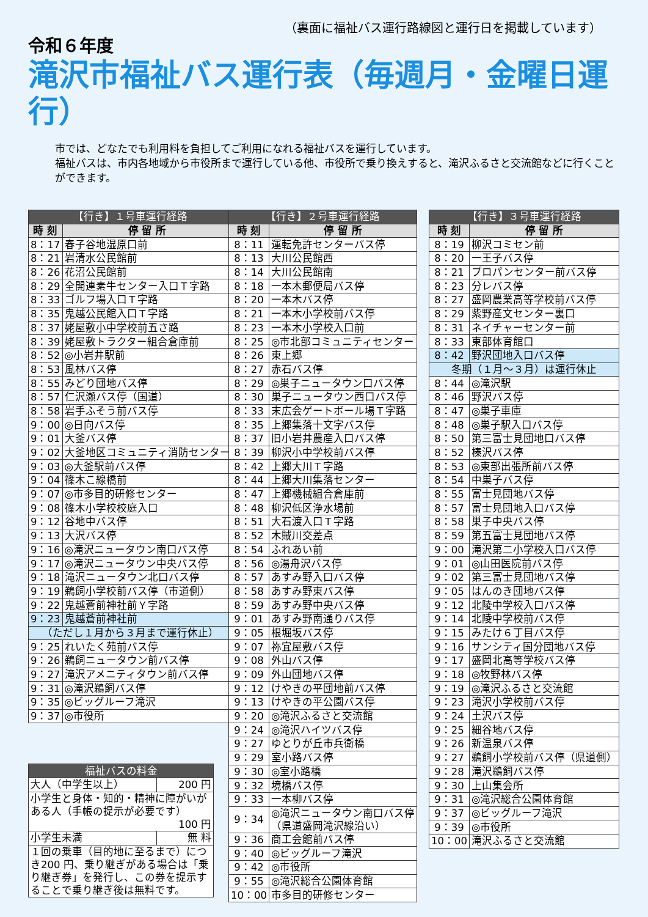（裏面に福祉バス運行路線図と運行日を掲載しています）
令和６年度
滝沢市福祉バス運行表（毎週月・金曜日運行）
市では、どなたでも利用料を負担してご利用になれる福祉バスを運行しています。
福祉バスは、市内各地域から市役所まで運行している他、市役所で乗り換えすると、滝沢ふるさと交流館などに行くことができます。
| 【行き】１号車運行経路 | |
| --- | --- |
| 時 刻 | 停 留 所 |
| 8：17 | 春子谷地湿原口前 |
| 8：21 | 岩清水公民館前 |
| 8：26 | 花沼公民館前 |
| 8：29 | 全開連素牛センター入口Ｔ字路 |
| 8：33 | ゴルフ場入口Ｔ字路 |
| 8：35 | 鬼越公民館入口Ｔ字路 |
| 8：37 | 姥屋敷小中学校前五さ路 |
| 8：39 | 姥屋敷トラクター組合倉庫前 |
| 8：52 | ◎小岩井駅前 |
| 8：53 | 風林バス停 |
| 8：55 | みどり団地バス停 |
| 8：57 | 仁沢瀬バス停（国道） |
| 8：58 | 岩手ふそう前バス停 |
| 9：00 | ◎日向バス停 |
| 9：01 | 大釜バス停 |
| 9：02 | 大釜地区コミュニティ消防センター |
| 9：03 | ◎大釜駅前バス停 |
| 9：04 | 篠木こ線橋前 |
| 9：07 | ◎市多目的研修センター |
| 9：08 | 篠木小学校校庭入口 |
| 9：12 | 谷地中バス停 |
| 9：13 | 大沢バス停 |
| 9：16 | ◎滝沢ニュータウン南口バス停 |
| 9：17 | ◎滝沢ニュータウン中央バス停 |
| 9：18 | 滝沢ニュータウン北口バス停 |
| 9：19 | 鵜飼小学校前バス停（市道側） |
| 9：22 | 鬼越蒼前神社前Ｙ字路 |
| 9：23 | 鬼越蒼前神社前 |
| （ただし１月から３月まで運行休止） | |
| 9：25 | れいたく苑前バス停 |
| 9：26 | 鵜飼ニュータウン前バス停 |
| 9：27 | 滝沢アメニティタウン前バス停 |
| 9：31 | ◎滝沢鵜飼バス停 |
| 9：35 | ◎ビッグルーフ滝沢 |
| 9：37 | ◎市役所 |
| 福祉バスの料金 | |
| --- | --- |
| 大人（中学生以上） | 200 円 |
| 小学生と身体・知的・精神に障がいがある人（手帳の提示が必要です） 100 円 | |
| 小学生未満 | 無 料 |
| １回の乗車（目的地に至るまで）につき200 円、乗り継ぎがある場合は「乗り継ぎ券」を発行し、この券を提示することで乗り継ぎ後は無料です。 | |
| 【行き】２号車運行経路 | |
| --- | --- |
| 時 刻 | 停 留 所 |
| 8：11 | 運転免許センターバス停 |
| 8：13 | 大川公民館西 |
| 8：14 | 大川公民館南 |
| 8：18 | 一本木郵便局バス停 |
| 8：20 | 一本木バス停 |
| 8：21 | 一本木小学校前バス停 |
| 8：23 | 一本木小学校入口前 |
| 8：25 | ◎市北部コミュニティセンター |
| 8：26 | 東上郷 |
| 8：27 | 赤石バス停 |
| 8：29 | ◎巣子ニュータウン口バス停 |
| 8：30 | 巣子ニュータウン西口バス停 |
| 8：33 | 末広会ゲートボール場Ｔ字路 |
| 8：35 | 上郷集落十文字バス停 |
| 8：37 | 旧小岩井農産入口バス停 |
| 8：39 | 柳沢小中学校前バス停 |
| 8：42 | 上郷大川Ｔ字路 |
| 8：44 | 上郷大川集落センター |
| 8：47 | 上郷機械組合倉庫前 |
| 8：48 | 柳沢低区浄水場前 |
| 8：51 | 大石渡入口Ｔ字路 |
| 8：52 | 木賊川交差点 |
| 8：54 | ふれあい前 |
| 8：56 | ◎湯舟沢バス停 |
| 8：57 | あすみ野入口バス停 |
| 8：58 | あすみ野東バス停 |
| 8：59 | あすみ野中央バス停 |
| 9：01 | あすみ野南通りバス停 |
| 9：05 | 根堀坂バス停 |
| 9：07 | 祢宜屋敷バス停 |
| 9：08 | 外山バス停 |
| 9：09 | 外山団地バス停 |
| 9：12 | けやきの平団地前バス停 |
| 9：13 | けやきの平公園バス停 |
| 9：20 | ◎滝沢ふるさと交流館 |
| 9：24 | ◎滝沢ハイツバス停 |
| 9：27 | ゆとりが丘市兵衛橋 |
| 9：29 | 室小路バス停 |
| 9：30 | ◎室小路橋 |
| 9：32 | 境橋バス停 |
| 9：33 | 一本柳バス停 |
| 9：34 | ◎滝沢ニュータウン南口バス停 （県道盛岡滝沢線沿い） |
| 9：36 | 商工会館前バス停 |
| 9：40 | ◎ビッグルーフ滝沢 |
| 9：42 | ◎市役所 |
| 9：55 | ◎滝沢総合公園体育館 |
| 10：00 | 市多目的研修センター |
| 【行き】３号車運行経路 | |
| --- | --- |
| 時 刻 | 停 留 所 |
| 8：19 | 柳沢コミセン前 |
| 8：20 | 一王子バス停 |
| 8：21 | プロパンセンター前バス停 |
| 8：23 | 分レバス停 |
| 8：27 | 盛岡農業高等学校前バス停 |
| 8：29 | 紫野産文センター裏口 |
| 8：31 | ネイチャーセンター前 |
| 8：33 | 東部体育館口 |
| 8：42 | 野沢団地入口バス停 |
| 冬期（１月～３月）は運行休止 | |
| 8：44 | ◎滝沢駅 |
| 8：46 | 野沢バス停 |
| 8：47 | ◎巣子車庫 |
| 8：48 | ◎巣子駅入口バス停 |
| 8：50 | 第三富士見団地口バス停 |
| 8：52 | 榛沢バス停 |
| 8：53 | ◎東部出張所前バス停 |
| 8：54 | 中巣子バス停 |
| 8：55 | 富士見団地バス停 |
| 8：57 | 富士見団地入口バス停 |
| 8：58 | 巣子中央バス停 |
| 8：59 | 第五富士見団地バス停 |
| 9：00 | 滝沢第二小学校入口バス停 |
| 9：01 | ◎山田医院前バス停 |
| 9：02 | 第三富士見団地バス停 |
| 9：05 | はんのき団地バス停 |
| 9：12 | 北陵中学校入口バス停 |
| 9：14 | 北陵中学校前バス停 |
| 9：15 | みたけ６丁目バス停 |
| 9：16 | サンシティ国分団地バス停 |
| 9：17 | 盛岡北高等学校バス停 |
| 9：18 | ◎牧野林バス停 |
| 9：19 | ◎滝沢ふるさと交流館 |
| 9：23 | 滝沢小学校前バス停 |
| 9：24 | 土沢バス停 |
| 9：25 | 細谷地バス停 |
| 9：26 | 新温泉バス停 |
| 9：27 | 鵜飼小学校前バス停（県道側） |
| 9：28 | 滝沢鵜飼バス停 |
| 9：30 | 上山集会所 |
| 9：31 | ◎滝沢総合公園体育館 |
| 9：37 | ◎ビッグルーフ滝沢 |
| 9：39 | ◎市役所 |
| 10：00 | 滝沢ふるさと交流館 |